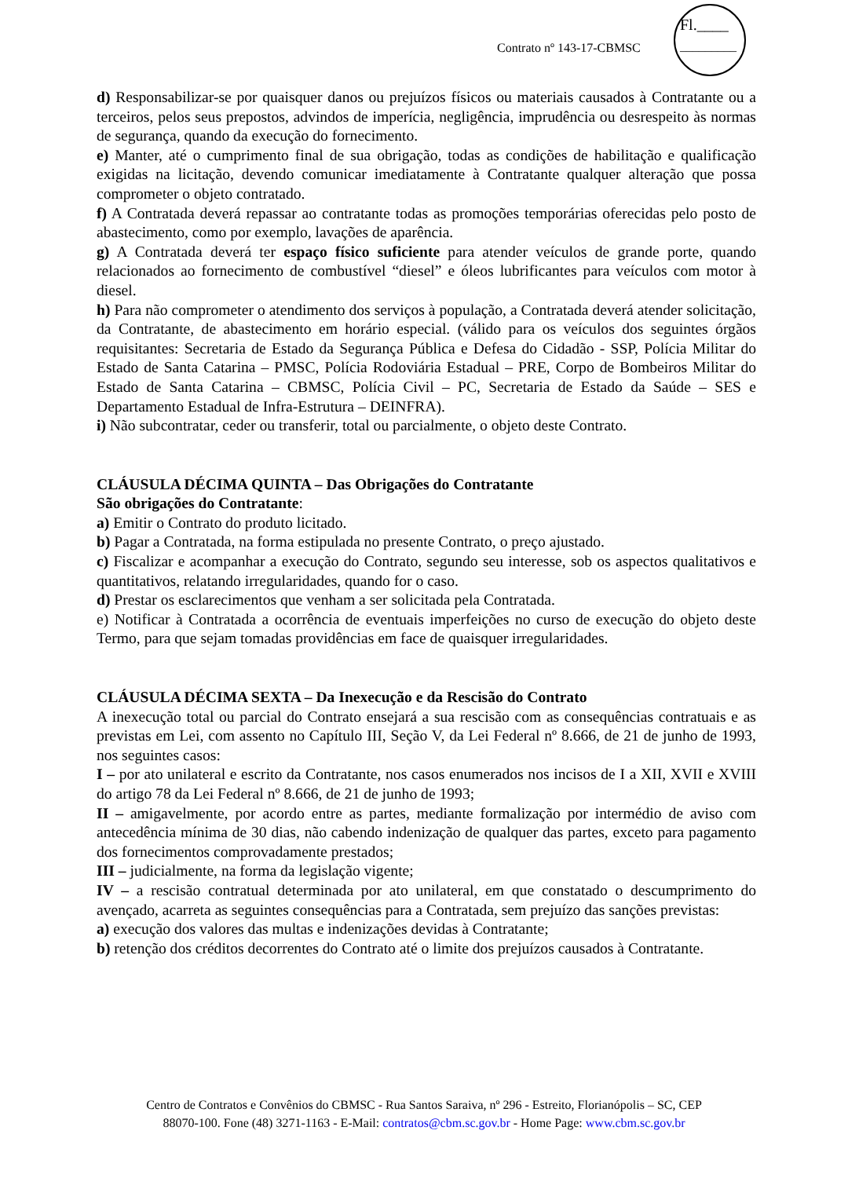Contrato nº 143-17-CBMSC
Fl.____
_________
d) Responsabilizar-se por quaisquer danos ou prejuízos físicos ou materiais causados à Contratante ou a terceiros, pelos seus prepostos, advindos de imperícia, negligência, imprudência ou desrespeito às normas de segurança, quando da execução do fornecimento.
e) Manter, até o cumprimento final de sua obrigação, todas as condições de habilitação e qualificação exigidas na licitação, devendo comunicar imediatamente à Contratante qualquer alteração que possa comprometer o objeto contratado.
f) A Contratada deverá repassar ao contratante todas as promoções temporárias oferecidas pelo posto de abastecimento, como por exemplo, lavações de aparência.
g) A Contratada deverá ter espaço físico suficiente para atender veículos de grande porte, quando relacionados ao fornecimento de combustível “diesel” e óleos lubrificantes para veículos com motor à diesel.
h) Para não comprometer o atendimento dos serviços à população, a Contratada deverá atender solicitação, da Contratante, de abastecimento em horário especial. (válido para os veículos dos seguintes órgãos requisitantes: Secretaria de Estado da Segurança Pública e Defesa do Cidadão - SSP, Polícia Militar do Estado de Santa Catarina – PMSC, Polícia Rodoviária Estadual – PRE, Corpo de Bombeiros Militar do Estado de Santa Catarina – CBMSC, Polícia Civil – PC, Secretaria de Estado da Saúde – SES e Departamento Estadual de Infra-Estrutura – DEINFRA).
i) Não subcontratar, ceder ou transferir, total ou parcialmente, o objeto deste Contrato.
CLÁUSULA DÉCIMA QUINTA – Das Obrigações do Contratante
São obrigações do Contratante:
a) Emitir o Contrato do produto licitado.
b) Pagar a Contratada, na forma estipulada no presente Contrato, o preço ajustado.
c) Fiscalizar e acompanhar a execução do Contrato, segundo seu interesse, sob os aspectos qualitativos e quantitativos, relatando irregularidades, quando for o caso.
d) Prestar os esclarecimentos que venham a ser solicitada pela Contratada.
e) Notificar à Contratada a ocorrência de eventuais imperfeições no curso de execução do objeto deste Termo, para que sejam tomadas providências em face de quaisquer irregularidades.
CLÁUSULA DÉCIMA SEXTA – Da Inexecução e da Rescisão do Contrato
A inexecução total ou parcial do Contrato ensejará a sua rescisão com as consequências contratuais e as previstas em Lei, com assento no Capítulo III, Seção V, da Lei Federal nº 8.666, de 21 de junho de 1993, nos seguintes casos:
I – por ato unilateral e escrito da Contratante, nos casos enumerados nos incisos de I a XII, XVII e XVIII do artigo 78 da Lei Federal nº 8.666, de 21 de junho de 1993;
II – amigavelmente, por acordo entre as partes, mediante formalização por intermédio de aviso com antecedência mínima de 30 dias, não cabendo indenização de qualquer das partes, exceto para pagamento dos fornecimentos comprovadamente prestados;
III – judicialmente, na forma da legislação vigente;
IV – a rescisão contratual determinada por ato unilateral, em que constatado o descumprimento do avençado, acarreta as seguintes consequências para a Contratada, sem prejuízo das sanções previstas:
a) execução dos valores das multas e indenizações devidas à Contratante;
b) retenção dos créditos decorrentes do Contrato até o limite dos prejuízos causados à Contratante.
Centro de Contratos e Convênios do CBMSC - Rua Santos Saraiva, nº 296 - Estreito, Florianópolis – SC, CEP
88070-100. Fone (48) 3271-1163 - E-Mail: contratos@cbm.sc.gov.br - Home Page: www.cbm.sc.gov.br